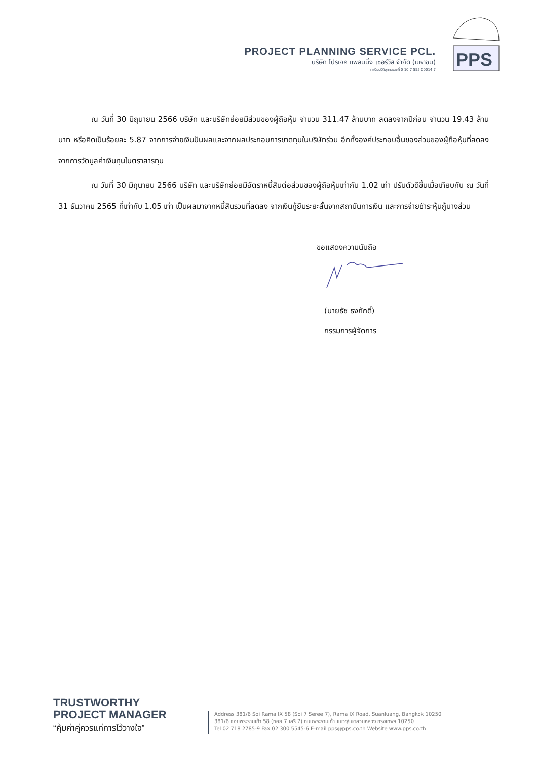PROJECT PLANNING SERVICE PCL.
บริษัท โปรเจค แพลนนิ่ง เซอร์วิส จำกัด (มหาชน)
ทะเบียนนิติบุคคลเลขที่ 0 10 7 555 00014 7
PPS
ณ วันที่ 30 มิถุนายน 2566 บริษัท และบริษัทย่อยมีส่วนของผู้ถือหุ้น จำนวน 311.47 ล้านบาท ลดลงจากปีก่อน จำนวน 19.43 ล้านบาท หรือคิดเป็นร้อยละ 5.87 จากการจ่ายเงินปันผลและจากผลประกอบการขาดทุนในบริษัทร่วม อีกทั้งองค์ประกอบอื่นของส่วนของผู้ถือหุ้นที่ลดลงจากการวัดมูลค่าเงินทุนในตราสารทุน
ณ วันที่ 30 มิถุนายน 2566 บริษัท และบริษัทย่อยมีอัตราหนี้สินต่อส่วนของผู้ถือหุ้นเท่ากับ 1.02 เท่า ปรับตัวดีขึ้นเมื่อเทียบกับ ณ วันที่ 31 ธันวาคม 2565 ที่เท่ากับ 1.05 เท่า เป็นผลมาจากหนี้สินรวมที่ลดลง จากเงินกู้ยืมระยะสั้นจากสถาบันการเงิน และการจ่ายชำระหุ้นกู้บางส่วน
ขอแสดงความนับถือ
(นายธัช ธงภักดิ์)
กรรมการผู้จัดการ
TRUSTWORTHY
PROJECT MANAGER
“คุ้มค่าคู่ควรแก่การไว้วางใจ”
Address 381/6 Soi Rama IX 58 (Soi 7 Seree 7), Rama IX Road, Suanluang, Bangkok 10250
381/6 ซอยพระรามเก้า 58 (ซอย 7 เสรี 7) ถนนพระรามเก้า แขวง/เขตสวนหลวง กรุงเทพฯ 10250
Tel 02 718 2785-9 Fax 02 300 5545-6 E-mail pps@pps.co.th Website www.pps.co.th